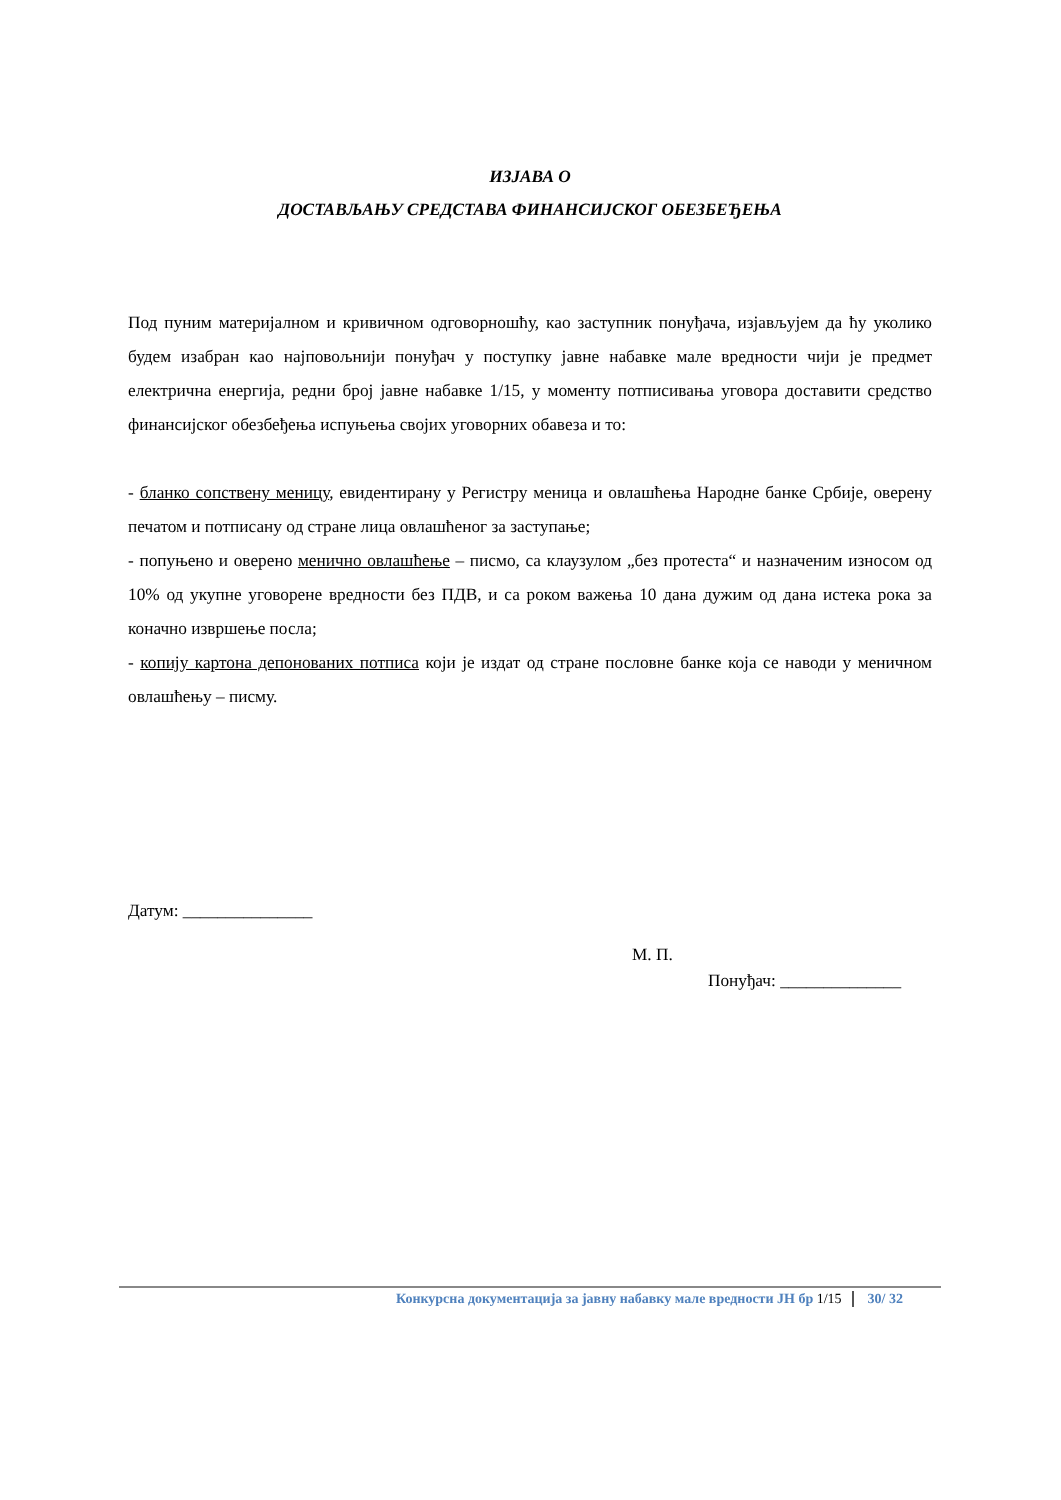ИЗЈАВА О
ДОСТАВЉАЊУ СРЕДСТАВА ФИНАНСИЈСКОГ ОБЕЗБЕЂЕЊА
Под пуним материјалном и кривичном одговорношћу, као заступник понуђача, изјављујем да ћу уколико будем изабран као најповољнији понуђач у поступку јавне набавке мале вредности чији је предмет електрична енергија, редни број јавне набавке 1/15, у моменту потписивања уговора доставити средство финансијског обезбеђења испуњења својих уговорних обавеза и то:
- бланко сопствену меницу, евидентирану у Регистру меница и овлашћења Народне банке Србије, оверену печатом и потписану од стране лица овлашћеног за заступање;
- попуњено и оверено менично овлашћење – писмо, са клаузулом „без протеста“ и назначеним износом од 10% од укупне уговорене вредности без ПДВ, и са роком важења 10 дана дужим од дана истека рока за коначно извршење посла;
- копију картона депонованих потписа који је издат од стране пословне банке која се наводи у меничном овлашћењу – писму.
Датум: _______________
М. П.
Понуђач: ______________
Конкурсна документација за јавну набавку мале вредности ЈН бр 1/15 30/ 32